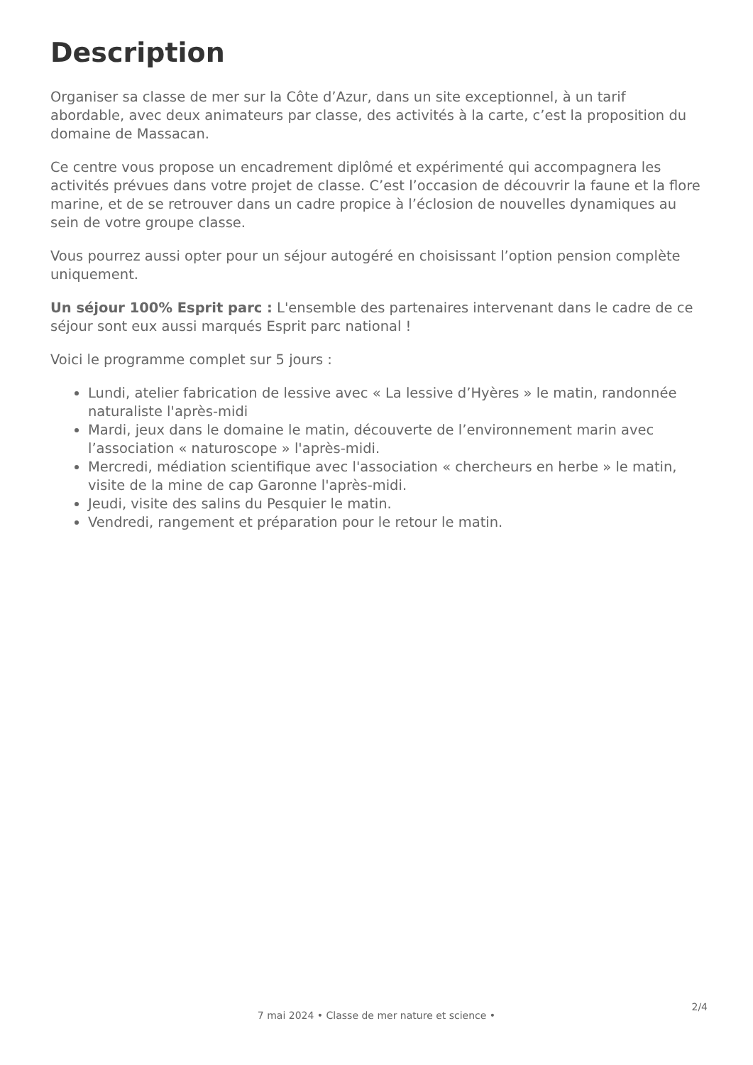Description
Organiser sa classe de mer sur la Côte d’Azur, dans un site exceptionnel, à un tarif abordable, avec deux animateurs par classe, des activités à la carte, c’est la proposition du domaine de Massacan.
Ce centre vous propose un encadrement diplômé et expérimenté qui accompagnera les activités prévues dans votre projet de classe. C’est l’occasion de découvrir la faune et la flore marine, et de se retrouver dans un cadre propice à l’éclosion de nouvelles dynamiques au sein de votre groupe classe.
Vous pourrez aussi opter pour un séjour autogéré en choisissant l’option pension complète uniquement.
Un séjour 100% Esprit parc : L'ensemble des partenaires intervenant dans le cadre de ce séjour sont eux aussi marqués Esprit parc national !
Voici le programme complet sur 5 jours :
Lundi, atelier fabrication de lessive avec « La lessive d’Hyères » le matin, randonnée naturaliste l'après-midi
Mardi, jeux dans le domaine le matin, découverte de l’environnement marin avec l’association « naturoscope » l'après-midi.
Mercredi, médiation scientifique avec l'association « chercheurs en herbe » le matin, visite de la mine de cap Garonne l'après-midi.
Jeudi, visite des salins du Pesquier le matin.
Vendredi, rangement et préparation pour le retour le matin.
2/4
7 mai 2024 • Classe de mer nature et science •